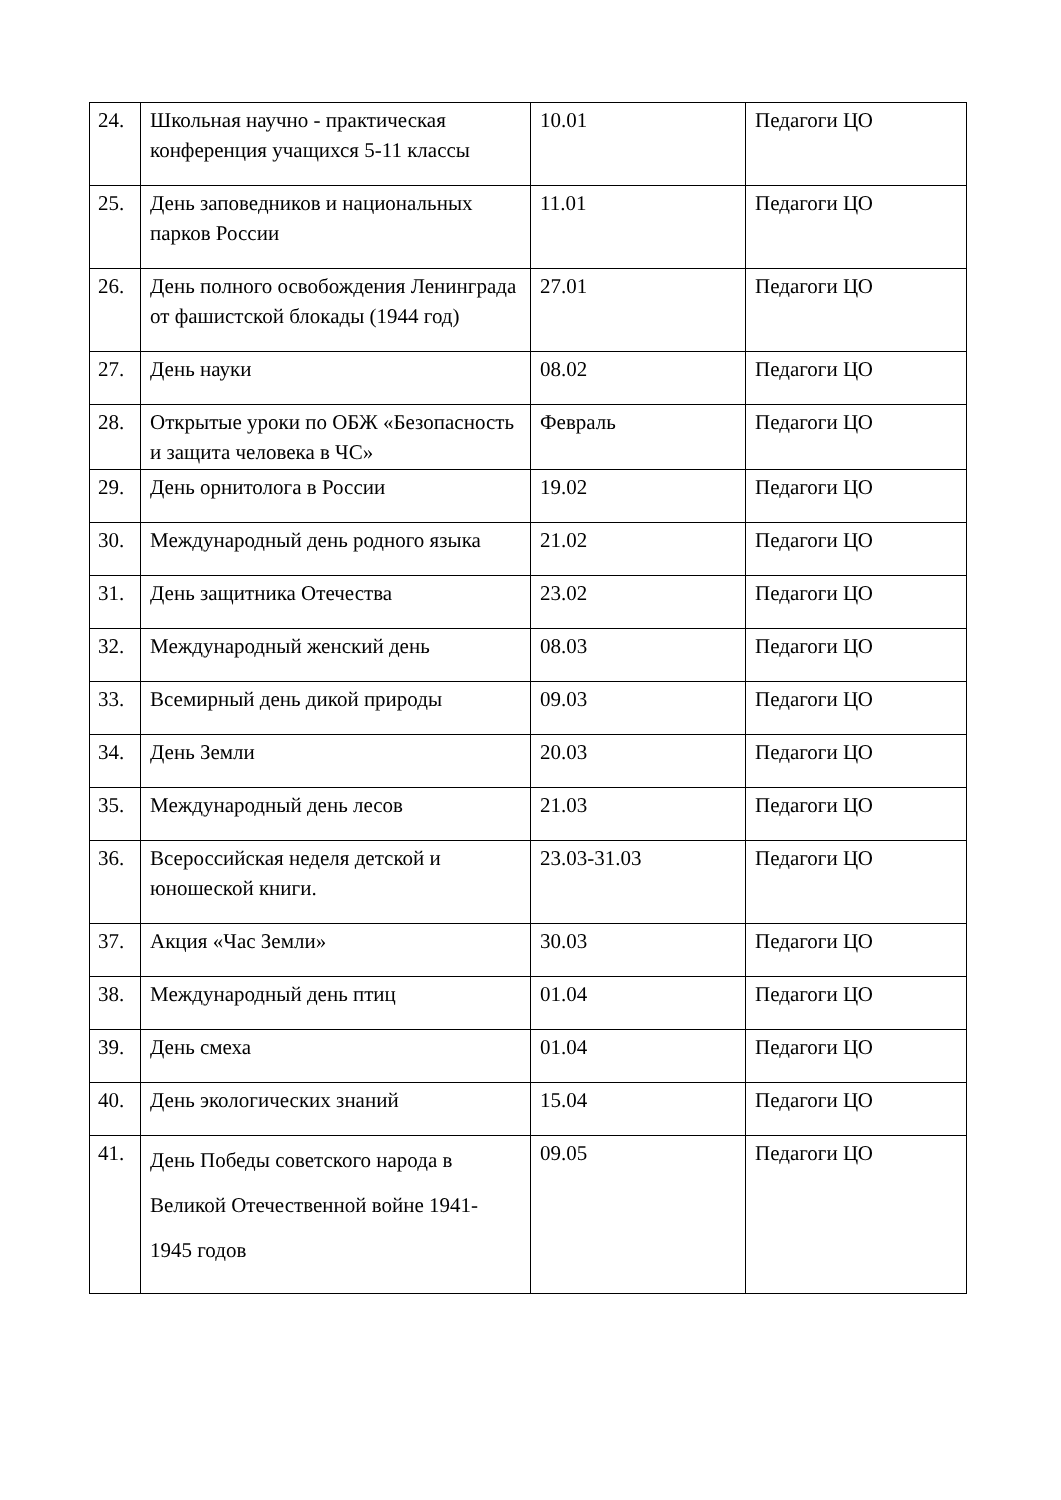| 24. | Школьная научно - практическая конференция учащихся 5-11 классы | 10.01 | Педагоги ЦО |
| 25. | День заповедников и национальных парков России | 11.01 | Педагоги ЦО |
| 26. | День полного освобождения Ленинграда от фашистской блокады (1944 год) | 27.01 | Педагоги ЦО |
| 27. | День науки | 08.02 | Педагоги ЦО |
| 28. | Открытые уроки по ОБЖ «Безопасность и защита человека в ЧС» | Февраль | Педагоги ЦО |
| 29. | День орнитолога в России | 19.02 | Педагоги ЦО |
| 30. | Международный день родного языка | 21.02 | Педагоги ЦО |
| 31. | День защитника Отечества | 23.02 | Педагоги ЦО |
| 32. | Международный женский день | 08.03 | Педагоги ЦО |
| 33. | Всемирный день дикой природы | 09.03 | Педагоги ЦО |
| 34. | День Земли | 20.03 | Педагоги ЦО |
| 35. | Международный день лесов | 21.03 | Педагоги ЦО |
| 36. | Всероссийская неделя детской и юношеской книги. | 23.03-31.03 | Педагоги ЦО |
| 37. | Акция «Час Земли» | 30.03 | Педагоги ЦО |
| 38. | Международный день птиц | 01.04 | Педагоги ЦО |
| 39. | День смеха | 01.04 | Педагоги ЦО |
| 40. | День экологических знаний | 15.04 | Педагоги ЦО |
| 41. | День Победы советского народа в Великой Отечественной войне 1941-1945 годов | 09.05 | Педагоги ЦО |